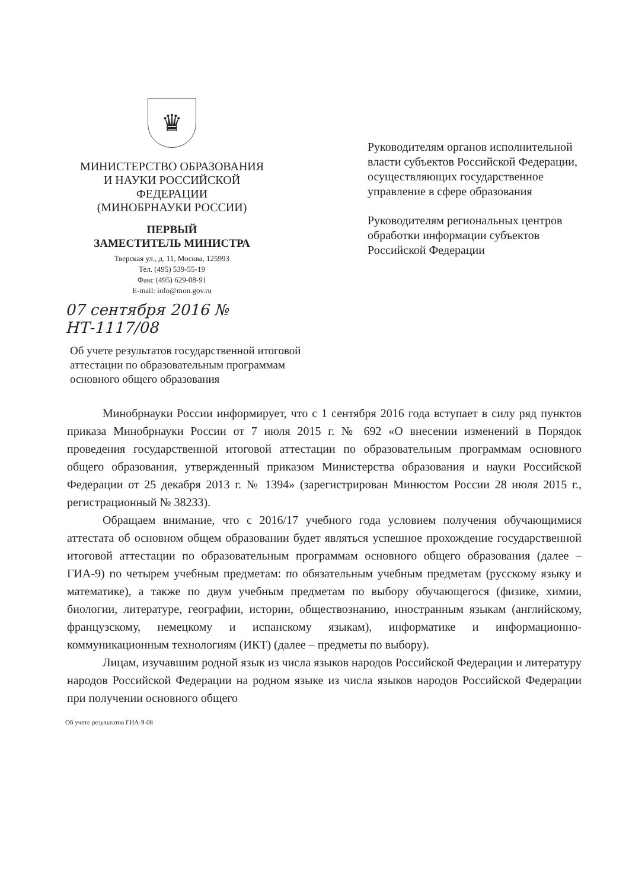♛
МИНИСТЕРСТВО ОБРАЗОВАНИЯ
И НАУКИ РОССИЙСКОЙ
ФЕДЕРАЦИИ
(МИНОБРНАУКИ РОССИИ)
ПЕРВЫЙ
ЗАМЕСТИТЕЛЬ МИНИСТРА
Тверская ул., д. 11, Москва, 125993
Тел. (495) 539-55-19
Факс (495) 629-08-91
E-mail: info@mon.gov.ru
07 сентября 2016 № НТ-1117/08
Руководителям органов исполнительной власти субъектов Российской Федерации, осуществляющих государственное управление в сфере образования
Руководителям региональных центров обработки информации субъектов Российской Федерации
Об учете результатов государственной итоговой аттестации по образовательным программам основного общего образования
Минобрнауки России информирует, что с 1 сентября 2016 года вступает в силу ряд пунктов приказа Минобрнауки России от 7 июля 2015 г. № 692 «О внесении изменений в Порядок проведения государственной итоговой аттестации по образовательным программам основного общего образования, утвержденный приказом Министерства образования и науки Российской Федерации от 25 декабря 2013 г. № 1394» (зарегистрирован Минюстом России 28 июля 2015 г., регистрационный № 38233).
Обращаем внимание, что с 2016/17 учебного года условием получения обучающимися аттестата об основном общем образовании будет являться успешное прохождение государственной итоговой аттестации по образовательным программам основного общего образования (далее – ГИА-9) по четырем учебным предметам: по обязательным учебным предметам (русскому языку и математике), а также по двум учебным предметам по выбору обучающегося (физике, химии, биологии, литературе, географии, истории, обществознанию, иностранным языкам (английскому, французскому, немецкому и испанскому языкам), информатике и информационно-коммуникационным технологиям (ИКТ) (далее – предметы по выбору).
Лицам, изучавшим родной язык из числа языков народов Российской Федерации и литературу народов Российской Федерации на родном языке из числа языков народов Российской Федерации при получении основного общего
Об учете результатов ГИА-9-08